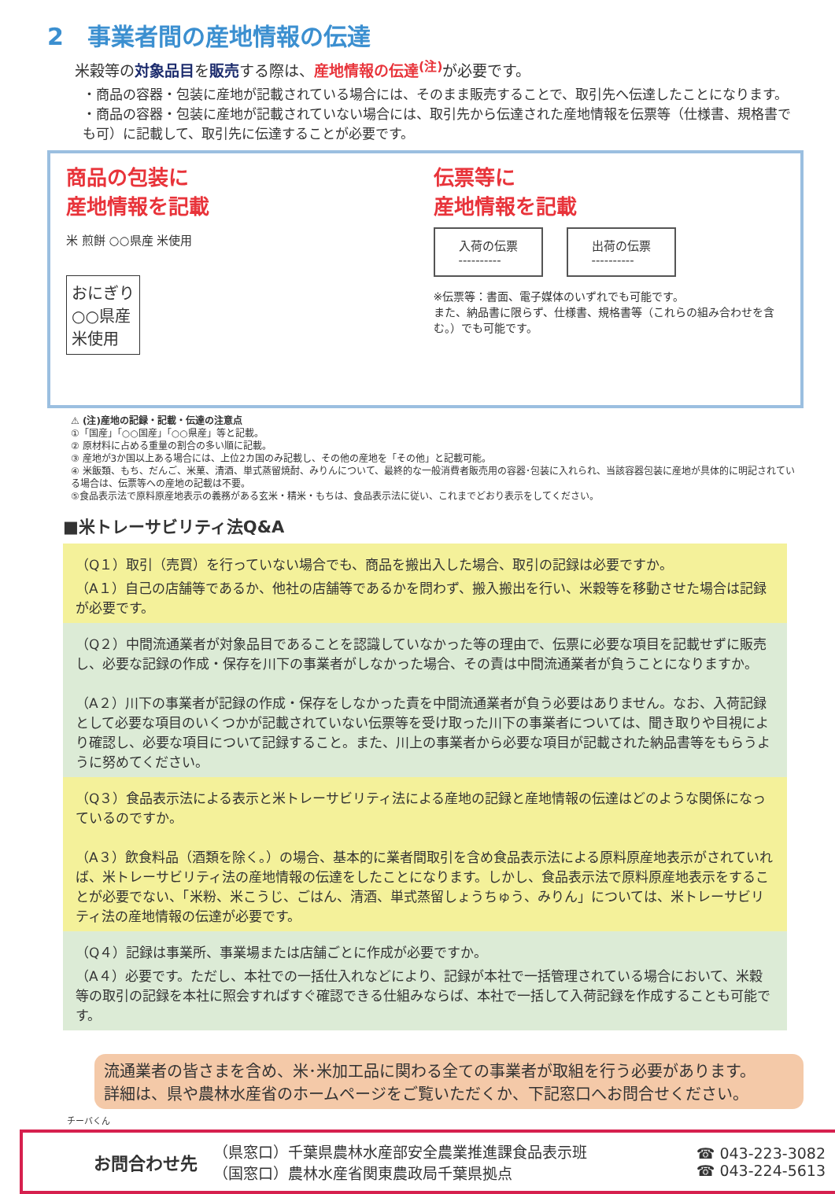2　事業者間の産地情報の伝達
米穀等の対象品目を販売する際は、産地情報の伝達<sup>(注)</sup> が必要です。
・商品の容器・包装に産地が記載されている場合には、そのまま販売することで、取引先へ伝達したことになります。
・商品の容器・包装に産地が記載されていない場合には、取引先から伝達された産地情報を伝票等（仕様書、規格書でも可）に記載して、取引先に伝達することが必要です。
商品の包装に
産地情報を記載
米 煎餅 ○○県産 米使用
おにぎり
○○県産
米使用
伝票等に
産地情報を記載
入荷の伝票
----------
出荷の伝票
----------
※伝票等：書面、電子媒体のいずれでも可能です。
また、納品書に限らず、仕様書、規格書等（これらの組み合わせを含む。）でも可能です。
⚠ (注)産地の記録・記載・伝達の注意点
①「国産」「○○国産」「○○県産」等と記載。
② 原材料に占める重量の割合の多い順に記載。
③ 産地が3か国以上ある場合には、上位2カ国のみ記載し、その他の産地を「その他」と記載可能。
④ 米飯類、もち、だんご、米菓、清酒、単式蒸留焼酎、みりんについて、最終的な一般消費者販売用の容器･包装に入れられ、当該容器包装に産地が具体的に明記されている場合は、伝票等への産地の記載は不要。
⑤食品表示法で原料原産地表示の義務がある玄米・精米・もちは、食品表示法に従い、これまでどおり表示をしてください。
■米トレーサビリティ法Q&A
| （Q１）取引（売買）を行っていない場合でも、商品を搬出入した場合、取引の記録は必要ですか。 （A１）自己の店舗等であるか、他社の店舗等であるかを問わず、搬入搬出を行い、米穀等を移動させた場合は記録が必要です。 |
| （Q２）中間流通業者が対象品目であることを認識していなかった等の理由で、伝票に必要な項目を記載せずに販売し、必要な記録の作成・保存を川下の事業者がしなかった場合、その責は中間流通業者が負うことになりますか。 （A２）川下の事業者が記録の作成・保存をしなかった責を中間流通業者が負う必要はありません。なお、入荷記録として必要な項目のいくつかが記載されていない伝票等を受け取った川下の事業者については、聞き取りや目視により確認し、必要な項目について記録すること。また、川上の事業者から必要な項目が記載された納品書等をもらうように努めてください。 |
| （Q３）食品表示法による表示と米トレーサビリティ法による産地の記録と産地情報の伝達はどのような関係になっているのですか。 （A３）飲食料品（酒類を除く。）の場合、基本的に業者間取引を含め食品表示法による原料原産地表示がされていれば、米トレーサビリティ法の産地情報の伝達をしたことになります。しかし、食品表示法で原料原産地表示をすることが必要でない、「米粉、米こうじ、ごはん、清酒、単式蒸留しょうちゅう、みりん」については、米トレーサビリティ法の産地情報の伝達が必要です。 |
| （Q４）記録は事業所、事業場または店舗ごとに作成が必要ですか。 （A４）必要です。ただし、本社での一括仕入れなどにより、記録が本社で一括管理されている場合において、米穀等の取引の記録を本社に照会すればすぐ確認できる仕組みならば、本社で一括して入荷記録を作成することも可能です。 |
流通業者の皆さまを含め、米･米加工品に関わる全ての事業者が取組を行う必要があります。
詳細は、県や農林水産省のホームページをご覧いただくか、下記窓口へお問合せください。
チーバくん
お問合わせ先
（県窓口）千葉県農林水産部安全農業推進課食品表示班
（国窓口）農林水産省関東農政局千葉県拠点
☎ 043-223-3082
☎ 043-224-5613